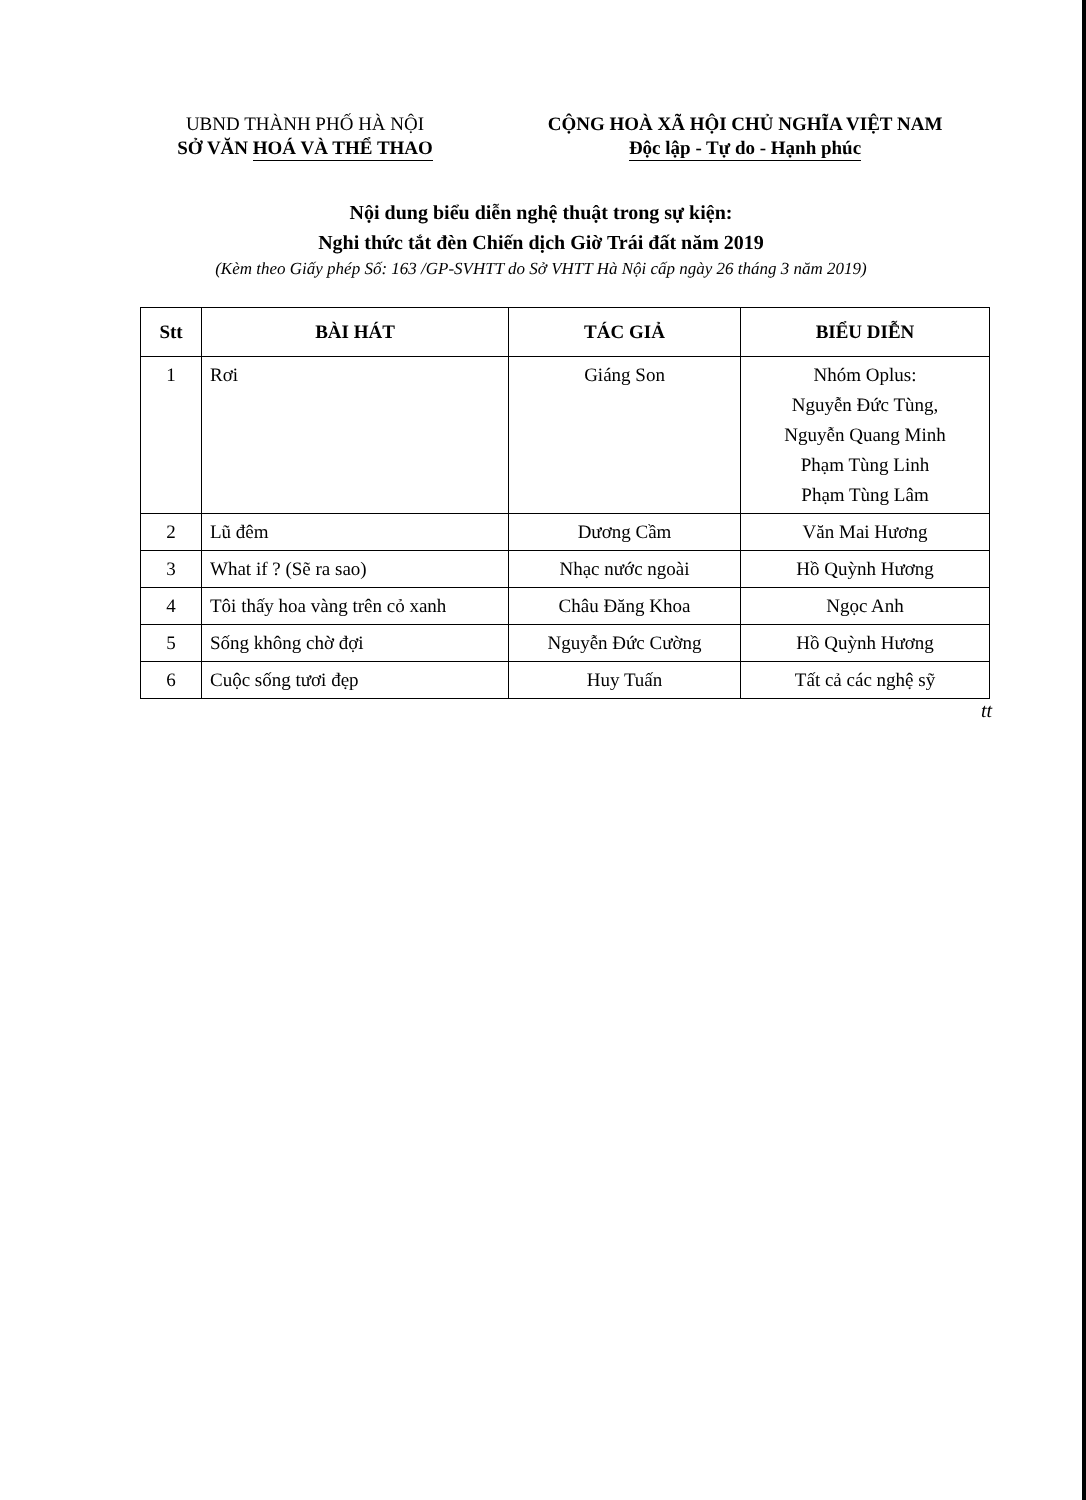UBND THÀNH PHỐ HÀ NỘI
SỞ VĂN HOÁ VÀ THỂ THAO
CỘNG HOÀ XÃ HỘI CHỦ NGHĨA VIỆT NAM
Độc lập - Tự do - Hạnh phúc
Nội dung biểu diễn nghệ thuật trong sự kiện:
Nghi thức tắt đèn Chiến dịch Giờ Trái đất năm 2019
(Kèm theo Giấy phép Số: 163 /GP-SVHTT do Sở VHTT Hà Nội cấp ngày 26 tháng 3 năm 2019)
| Stt | BÀI HÁT | TÁC GIẢ | BIỂU DIỄN |
| --- | --- | --- | --- |
| 1 | Rơi | Giáng Son | Nhóm Oplus: Nguyễn Đức Tùng, Nguyễn Quang Minh Phạm Tùng Linh Phạm Tùng Lâm |
| 2 | Lũ đêm | Dương Cầm | Văn Mai Hương |
| 3 | What if ? (Sẽ ra sao) | Nhạc nước ngoài | Hồ Quỳnh Hương |
| 4 | Tôi thấy hoa vàng trên cỏ xanh | Châu Đăng Khoa | Ngọc Anh |
| 5 | Sống không chờ đợi | Nguyễn Đức Cường | Hồ Quỳnh Hương |
| 6 | Cuộc sống tươi đẹp | Huy Tuấn | Tất cả các nghệ sỹ |
tt